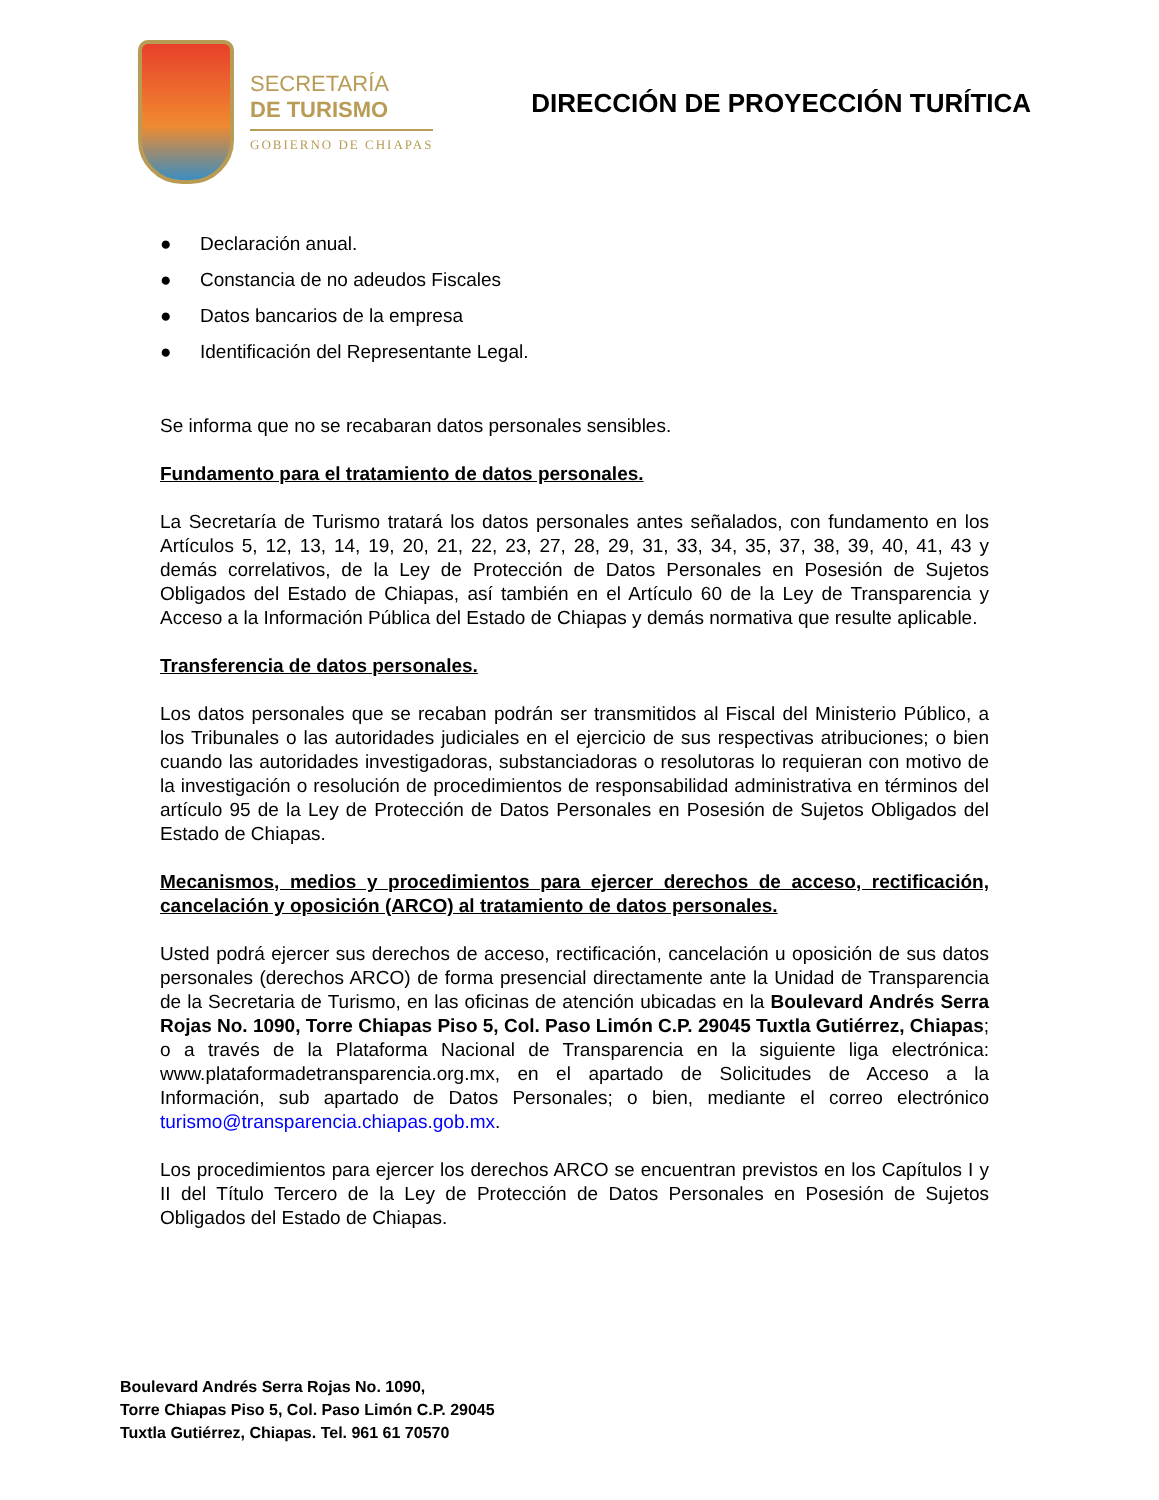SECRETARÍA
DE TURISMO
GOBIERNO DE CHIAPAS
DIRECCIÓN DE PROYECCIÓN TURÍTICA
● Declaración anual.
● Constancia de no adeudos Fiscales
● Datos bancarios de la empresa
● Identificación del Representante Legal.
Se informa que no se recabaran datos personales sensibles.
Fundamento para el tratamiento de datos personales.
La Secretaría de Turismo tratará los datos personales antes señalados, con fundamento en los Artículos 5, 12, 13, 14, 19, 20, 21, 22, 23, 27, 28, 29, 31, 33, 34, 35, 37, 38, 39, 40, 41, 43 y demás correlativos, de la Ley de Protección de Datos Personales en Posesión de Sujetos Obligados del Estado de Chiapas, así también en el Artículo 60 de la Ley de Transparencia y Acceso a la Información Pública del Estado de Chiapas y demás normativa que resulte aplicable.
Transferencia de datos personales.
Los datos personales que se recaban podrán ser transmitidos al Fiscal del Ministerio Público, a los Tribunales o las autoridades judiciales en el ejercicio de sus respectivas atribuciones; o bien cuando las autoridades investigadoras, substanciadoras o resolutoras lo requieran con motivo de la investigación o resolución de procedimientos de responsabilidad administrativa en términos del artículo 95 de la Ley de Protección de Datos Personales en Posesión de Sujetos Obligados del Estado de Chiapas.
Mecanismos, medios y procedimientos para ejercer derechos de acceso, rectificación, cancelación y oposición (ARCO) al tratamiento de datos personales.
Usted podrá ejercer sus derechos de acceso, rectificación, cancelación u oposición de sus datos personales (derechos ARCO) de forma presencial directamente ante la Unidad de Transparencia de la Secretaria de Turismo, en las oficinas de atención ubicadas en la Boulevard Andrés Serra Rojas No. 1090, Torre Chiapas Piso 5, Col. Paso Limón C.P. 29045 Tuxtla Gutiérrez, Chiapas; o a través de la Plataforma Nacional de Transparencia en la siguiente liga electrónica: www.plataformadetransparencia.org.mx, en el apartado de Solicitudes de Acceso a la Información, sub apartado de Datos Personales; o bien, mediante el correo electrónico turismo@transparencia.chiapas.gob.mx.
Los procedimientos para ejercer los derechos ARCO se encuentran previstos en los Capítulos I y II del Título Tercero de la Ley de Protección de Datos Personales en Posesión de Sujetos Obligados del Estado de Chiapas.
Boulevard Andrés Serra Rojas No. 1090,
Torre Chiapas Piso 5, Col. Paso Limón C.P. 29045
Tuxtla Gutiérrez, Chiapas. Tel. 961 61 70570